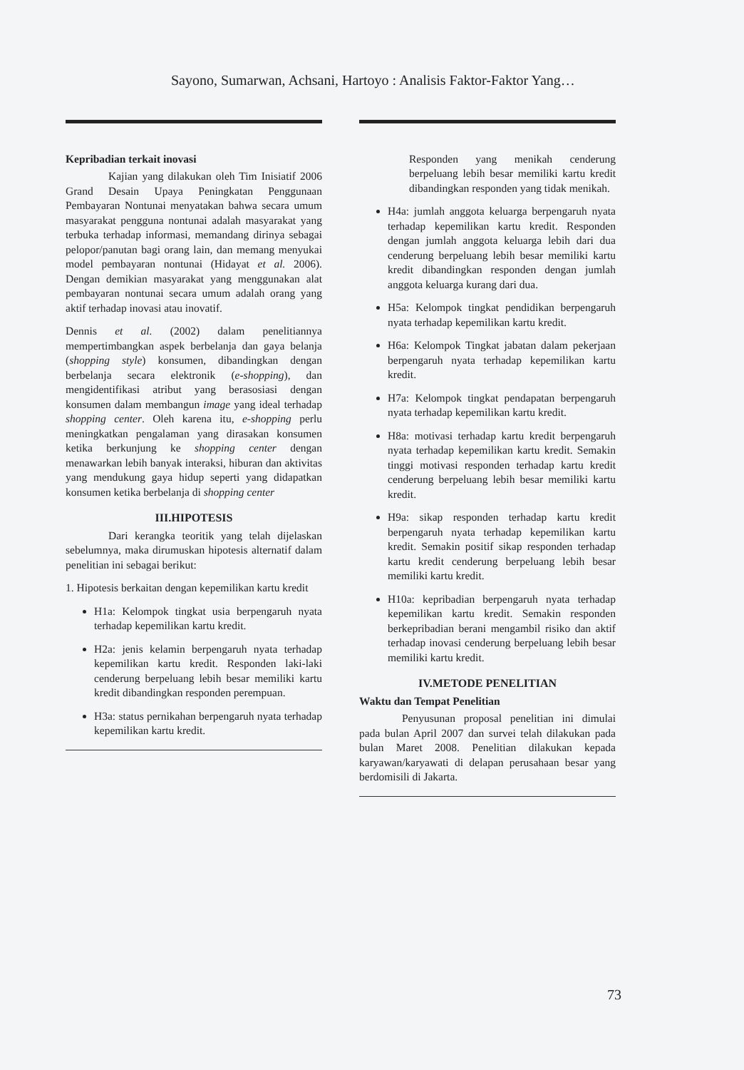Sayono, Sumarwan, Achsani, Hartoyo : Analisis Faktor-Faktor Yang…
Kepribadian terkait inovasi
Kajian yang dilakukan oleh Tim Inisiatif 2006 Grand Desain Upaya Peningkatan Penggunaan Pembayaran Nontunai menyatakan bahwa secara umum masyarakat pengguna nontunai adalah masyarakat yang terbuka terhadap informasi, memandang dirinya sebagai pelopor/panutan bagi orang lain, dan memang menyukai model pembayaran nontunai (Hidayat et al. 2006). Dengan demikian masyarakat yang menggunakan alat pembayaran nontunai secara umum adalah orang yang aktif terhadap inovasi atau inovatif.
Dennis et al. (2002) dalam penelitiannya mempertimbangkan aspek berbelanja dan gaya belanja (shopping style) konsumen, dibandingkan dengan berbelanja secara elektronik (e-shopping), dan mengidentifikasi atribut yang berasosiasi dengan konsumen dalam membangun image yang ideal terhadap shopping center. Oleh karena itu, e-shopping perlu meningkatkan pengalaman yang dirasakan konsumen ketika berkunjung ke shopping center dengan menawarkan lebih banyak interaksi, hiburan dan aktivitas yang mendukung gaya hidup seperti yang didapatkan konsumen ketika berbelanja di shopping center
III.HIPOTESIS
Dari kerangka teoritik yang telah dijelaskan sebelumnya, maka dirumuskan hipotesis alternatif dalam penelitian ini sebagai berikut:
1. Hipotesis berkaitan dengan kepemilikan kartu kredit
H1a: Kelompok tingkat usia berpengaruh nyata terhadap kepemilikan kartu kredit.
H2a: jenis kelamin berpengaruh nyata terhadap kepemilikan kartu kredit. Responden laki-laki cenderung berpeluang lebih besar memiliki kartu kredit dibandingkan responden perempuan.
H3a: status pernikahan berpengaruh nyata terhadap kepemilikan kartu kredit.
Responden yang menikah cenderung berpeluang lebih besar memiliki kartu kredit dibandingkan responden yang tidak menikah.
H4a: jumlah anggota keluarga berpengaruh nyata terhadap kepemilikan kartu kredit. Responden dengan jumlah anggota keluarga lebih dari dua cenderung berpeluang lebih besar memiliki kartu kredit dibandingkan responden dengan jumlah anggota keluarga kurang dari dua.
H5a: Kelompok tingkat pendidikan berpengaruh nyata terhadap kepemilikan kartu kredit.
H6a: Kelompok Tingkat jabatan dalam pekerjaan berpengaruh nyata terhadap kepemilikan kartu kredit.
H7a: Kelompok tingkat pendapatan berpengaruh nyata terhadap kepemilikan kartu kredit.
H8a: motivasi terhadap kartu kredit berpengaruh nyata terhadap kepemilikan kartu kredit. Semakin tinggi motivasi responden terhadap kartu kredit cenderung berpeluang lebih besar memiliki kartu kredit.
H9a: sikap responden terhadap kartu kredit berpengaruh nyata terhadap kepemilikan kartu kredit. Semakin positif sikap responden terhadap kartu kredit cenderung berpeluang lebih besar memiliki kartu kredit.
H10a: kepribadian berpengaruh nyata terhadap kepemilikan kartu kredit. Semakin responden berkepribadian berani mengambil risiko dan aktif terhadap inovasi cenderung berpeluang lebih besar memiliki kartu kredit.
IV.METODE PENELITIAN
Waktu dan Tempat Penelitian
Penyusunan proposal penelitian ini dimulai pada bulan April 2007 dan survei telah dilakukan pada bulan Maret 2008. Penelitian dilakukan kepada karyawan/karyawati di delapan perusahaan besar yang berdomisili di Jakarta.
73